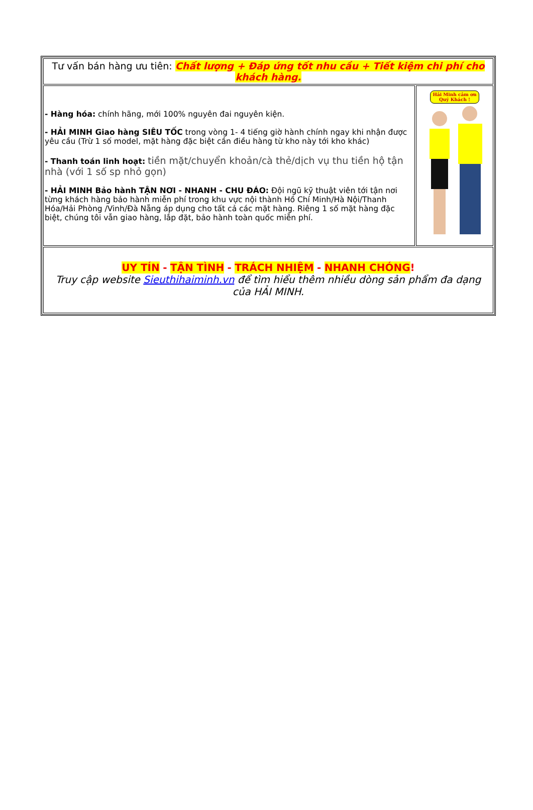| Tư vấn bán hàng ưu tiên: Chất lượng + Đáp ứng tốt nhu cầu + Tiết kiệm chi phí cho khách hàng. | |
| - Hàng hóa: chính hãng, mới 100% nguyên đai nguyên kiện. - HẢI MINH Giao hàng SIÊU TỐC trong vòng 1- 4 tiếng giờ hành chính ngay khi nhận được yêu cầu (Trừ 1 số model, mặt hàng đặc biệt cần điều hàng từ kho này tới kho khác) - Thanh toán linh hoạt: tiền mặt/chuyển khoản/cà thẻ/dịch vụ thu tiền hộ tận nhà (với 1 số sp nhỏ gọn) - HẢI MINH Bảo hành TẬN NƠI - NHANH - CHU ĐÁO: Đội ngũ kỹ thuật viên tới tận nơi từng khách hàng bảo hành miễn phí trong khu vực nội thành Hồ Chí Minh/Hà Nội/Thanh Hóa/Hải Phòng /Vinh/Đà Nẵng áp dụng cho tất cả các mặt hàng. Riêng 1 số mặt hàng đặc biệt, chúng tôi vẫn giao hàng, lắp đặt, bảo hành toàn quốc miễn phí. | Hải Minh cảm ơn Quý Khách ! |
| UY TÍN - TẬN TÌNH - TRÁCH NHIỆM - NHANH CHÓNG ! Truy cập website Sieuthihaiminh.vn để tìm hiểu thêm nhiều dòng sản phẩm đa dạng của HẢI MINH. | |